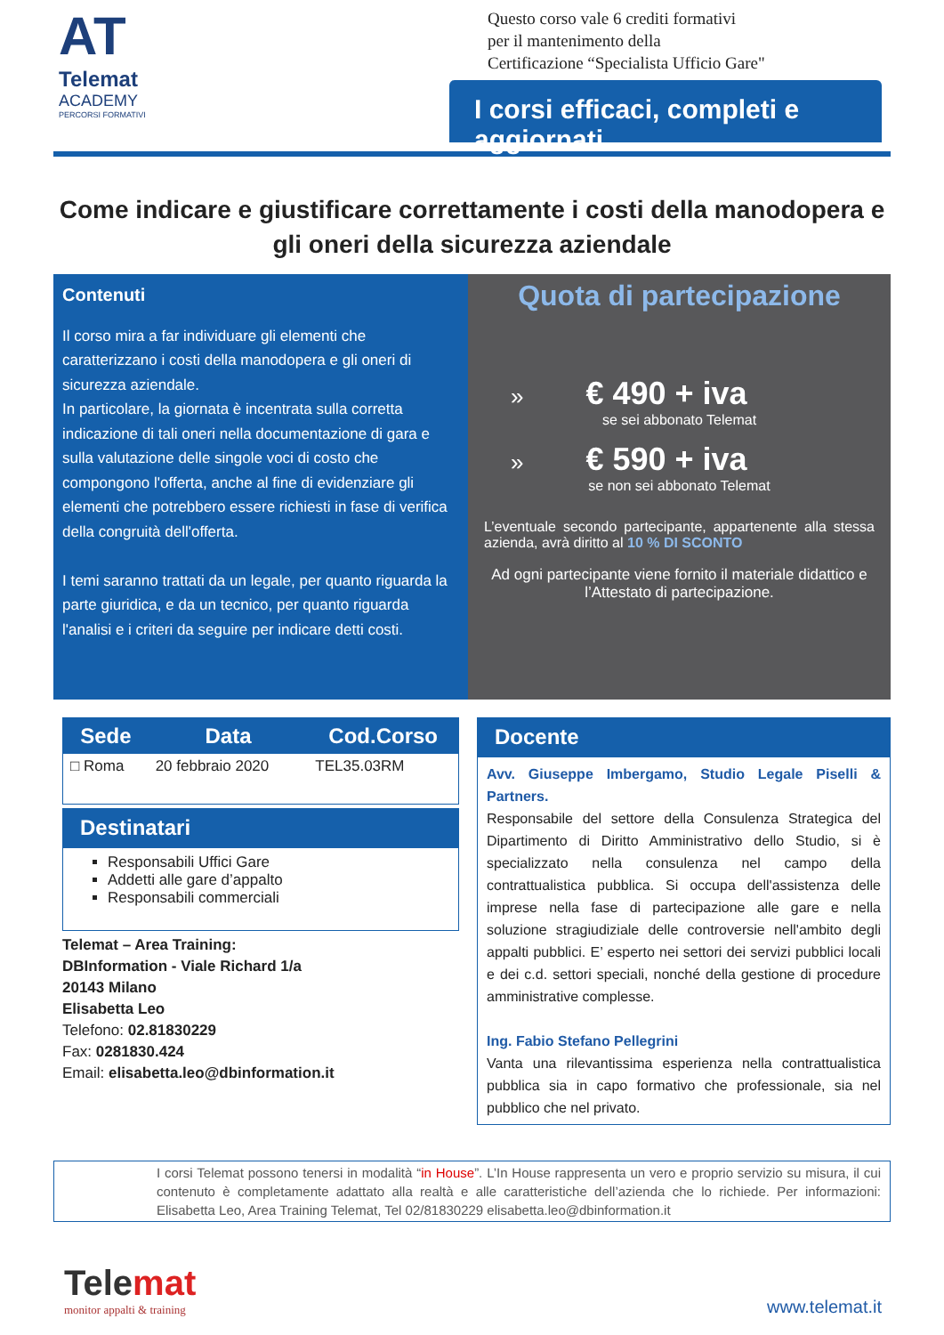AT
Telemat
ACADEMY
PERCORSI FORMATIVI
Questo corso vale 6 crediti formativi
per il mantenimento della
Certificazione “Specialista Ufficio Gare"
I corsi efficaci, completi e aggiornati
Come indicare e giustificare correttamente i costi della manodopera e gli oneri della sicurezza aziendale
Contenuti
Il corso mira a far individuare gli elementi che caratterizzano i costi della manodopera e gli oneri di sicurezza aziendale.
In particolare, la giornata è incentrata sulla corretta indicazione di tali oneri nella documentazione di gara e sulla valutazione delle singole voci di costo che compongono l'offerta, anche al fine di evidenziare gli elementi che potrebbero essere richiesti in fase di verifica della congruità dell'offerta.
I temi saranno trattati da un legale, per quanto riguarda la parte giuridica, e da un tecnico, per quanto riguarda l'analisi e i criteri da seguire per indicare detti costi.
Quota di partecipazione
» € 490 + iva
se sei abbonato Telemat
» € 590 + iva
se non sei abbonato Telemat
L’eventuale secondo partecipante, appartenente alla stessa azienda, avrà diritto al 10 % DI SCONTO
Ad ogni partecipante viene fornito il materiale didattico e l’Attestato di partecipazione.
| Sede | Data | Cod.Corso |
| --- | --- | --- |
| □ Roma | 20 febbraio 2020 | TEL35.03RM |
Destinatari
Responsabili Uffici Gare
Addetti alle gare d’appalto
Responsabili commerciali
Telemat – Area Training:
DBInformation - Viale Richard 1/a
20143 Milano
Elisabetta Leo
Telefono: 02.81830229
Fax: 0281830.424
Email: elisabetta.leo@dbinformation.it
Docente
Avv. Giuseppe Imbergamo, Studio Legale Piselli & Partners.
Responsabile del settore della Consulenza Strategica del Dipartimento di Diritto Amministrativo dello Studio, si è specializzato nella consulenza nel campo della contrattualistica pubblica. Si occupa dell'assistenza delle imprese nella fase di partecipazione alle gare e nella soluzione stragiudiziale delle controversie nell'ambito degli appalti pubblici. E’ esperto nei settori dei servizi pubblici locali e dei c.d. settori speciali, nonché della gestione di procedure amministrative complesse.
Ing. Fabio Stefano Pellegrini
Vanta una rilevantissima esperienza nella contrattualistica pubblica sia in capo formativo che professionale, sia nel pubblico che nel privato.
I corsi Telemat possono tenersi in modalità “in House”. L’In House rappresenta un vero e proprio servizio su misura, il cui contenuto è completamente adattato alla realtà e alle caratteristiche dell’azienda che lo richiede. Per informazioni: Elisabetta Leo, Area Training Telemat, Tel 02/81830229 elisabetta.leo@dbinformation.it
Telemat
monitor appalti & training
www.telemat.it